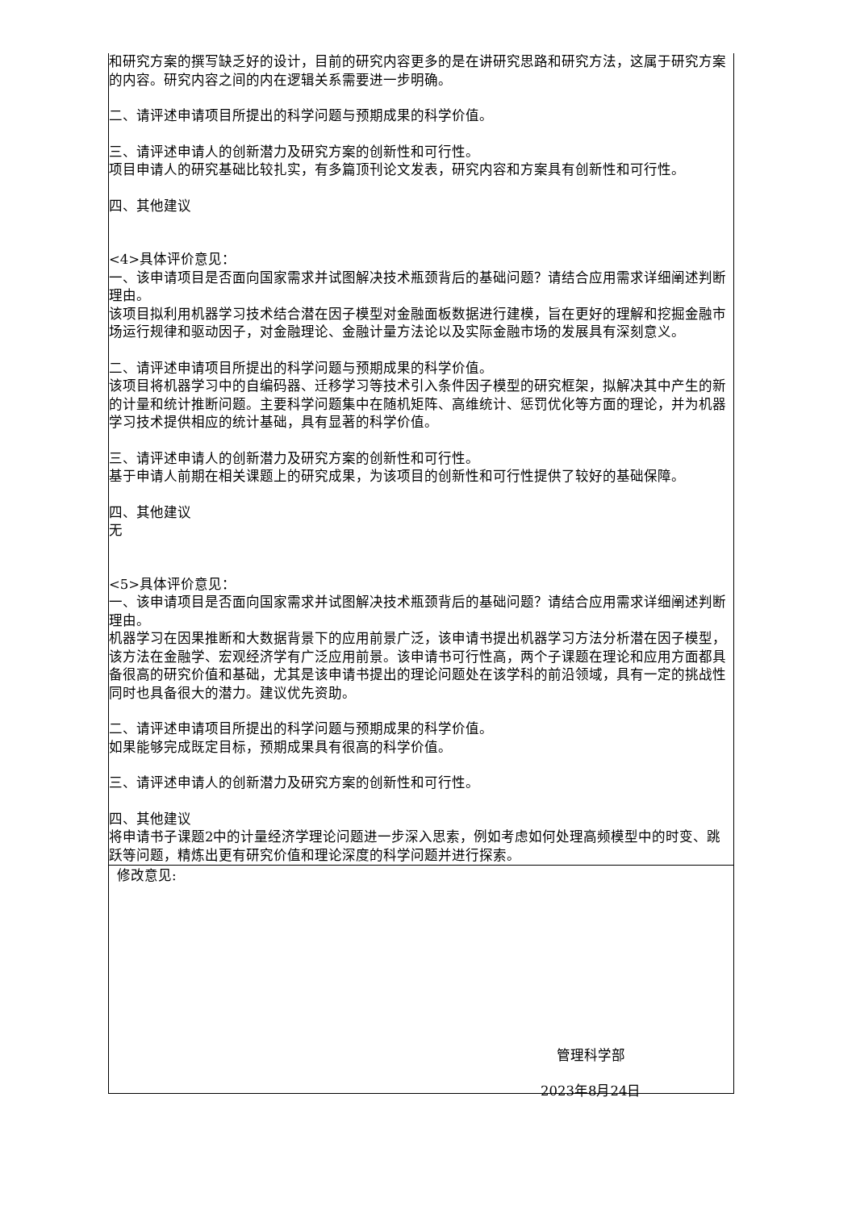| 和研究方案的撰写缺乏好的设计，目前的研究内容更多的是在讲研究思路和研究方法，这属于研究方案的内容。研究内容之间的内在逻辑关系需要进一步明确。 二、请评述申请项目所提出的科学问题与预期成果的科学价值。 三、请评述申请人的创新潜力及研究方案的创新性和可行性。 项目申请人的研究基础比较扎实，有多篇顶刊论文发表，研究内容和方案具有创新性和可行性。 四、其他建议 <4>具体评价意见： 一、该申请项目是否面向国家需求并试图解决技术瓶颈背后的基础问题？请结合应用需求详细阐述判断理由。 该项目拟利用机器学习技术结合潜在因子模型对金融面板数据进行建模，旨在更好的理解和挖掘金融市场运行规律和驱动因子，对金融理论、金融计量方法论以及实际金融市场的发展具有深刻意义。 二、请评述申请项目所提出的科学问题与预期成果的科学价值。 该项目将机器学习中的自编码器、迁移学习等技术引入条件因子模型的研究框架，拟解决其中产生的新的计量和统计推断问题。主要科学问题集中在随机矩阵、高维统计、惩罚优化等方面的理论，并为机器学习技术提供相应的统计基础，具有显著的科学价值。 三、请评述申请人的创新潜力及研究方案的创新性和可行性。 基于申请人前期在相关课题上的研究成果，为该项目的创新性和可行性提供了较好的基础保障。 四、其他建议 无 <5>具体评价意见： 一、该申请项目是否面向国家需求并试图解决技术瓶颈背后的基础问题？请结合应用需求详细阐述判断理由。 机器学习在因果推断和大数据背景下的应用前景广泛，该申请书提出机器学习方法分析潜在因子模型，该方法在金融学、宏观经济学有广泛应用前景。该申请书可行性高，两个子课题在理论和应用方面都具备很高的研究价值和基础，尤其是该申请书提出的理论问题处在该学科的前沿领域，具有一定的挑战性同时也具备很大的潜力。建议优先资助。 二、请评述申请项目所提出的科学问题与预期成果的科学价值。 如果能够完成既定目标，预期成果具有很高的科学价值。 三、请评述申请人的创新潜力及研究方案的创新性和可行性。 四、其他建议 将申请书子课题2中的计量经济学理论问题进一步深入思索，例如考虑如何处理高频模型中的时变、跳跃等问题，精炼出更有研究价值和理论深度的科学问题并进行探索。 |
| 修改意见: 管理科学部 2023年8月24日 |